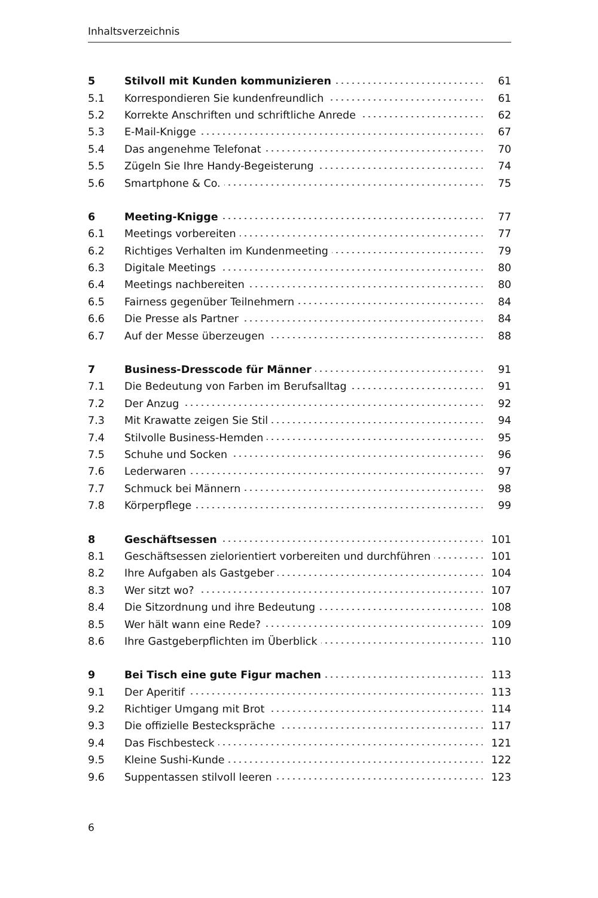Inhaltsverzeichnis
| 5 | Stilvoll mit Kunden kommunizieren | 61 |
| 5.1 | Korrespondieren Sie kundenfreundlich | 61 |
| 5.2 | Korrekte Anschriften und schriftliche Anrede | 62 |
| 5.3 | E-Mail-Knigge | 67 |
| 5.4 | Das angenehme Telefonat | 70 |
| 5.5 | Zügeln Sie Ihre Handy-Begeisterung | 74 |
| 5.6 | Smartphone & Co. | 75 |
| 6 | Meeting-Knigge | 77 |
| 6.1 | Meetings vorbereiten | 77 |
| 6.2 | Richtiges Verhalten im Kundenmeeting | 79 |
| 6.3 | Digitale Meetings | 80 |
| 6.4 | Meetings nachbereiten | 80 |
| 6.5 | Fairness gegenüber Teilnehmern | 84 |
| 6.6 | Die Presse als Partner | 84 |
| 6.7 | Auf der Messe überzeugen | 88 |
| 7 | Business-Dresscode für Männer | 91 |
| 7.1 | Die Bedeutung von Farben im Berufsalltag | 91 |
| 7.2 | Der Anzug | 92 |
| 7.3 | Mit Krawatte zeigen Sie Stil | 94 |
| 7.4 | Stilvolle Business-Hemden | 95 |
| 7.5 | Schuhe und Socken | 96 |
| 7.6 | Lederwaren | 97 |
| 7.7 | Schmuck bei Männern | 98 |
| 7.8 | Körperpflege | 99 |
| 8 | Geschäftsessen | 101 |
| 8.1 | Geschäftsessen zielorientiert vorbereiten und durchführen | 101 |
| 8.2 | Ihre Aufgaben als Gastgeber | 104 |
| 8.3 | Wer sitzt wo? | 107 |
| 8.4 | Die Sitzordnung und ihre Bedeutung | 108 |
| 8.5 | Wer hält wann eine Rede? | 109 |
| 8.6 | Ihre Gastgeberpflichten im Überblick | 110 |
| 9 | Bei Tisch eine gute Figur machen | 113 |
| 9.1 | Der Aperitif | 113 |
| 9.2 | Richtiger Umgang mit Brot | 114 |
| 9.3 | Die offizielle Besteckspräche | 117 |
| 9.4 | Das Fischbesteck | 121 |
| 9.5 | Kleine Sushi-Kunde | 122 |
| 9.6 | Suppentassen stilvoll leeren | 123 |
6